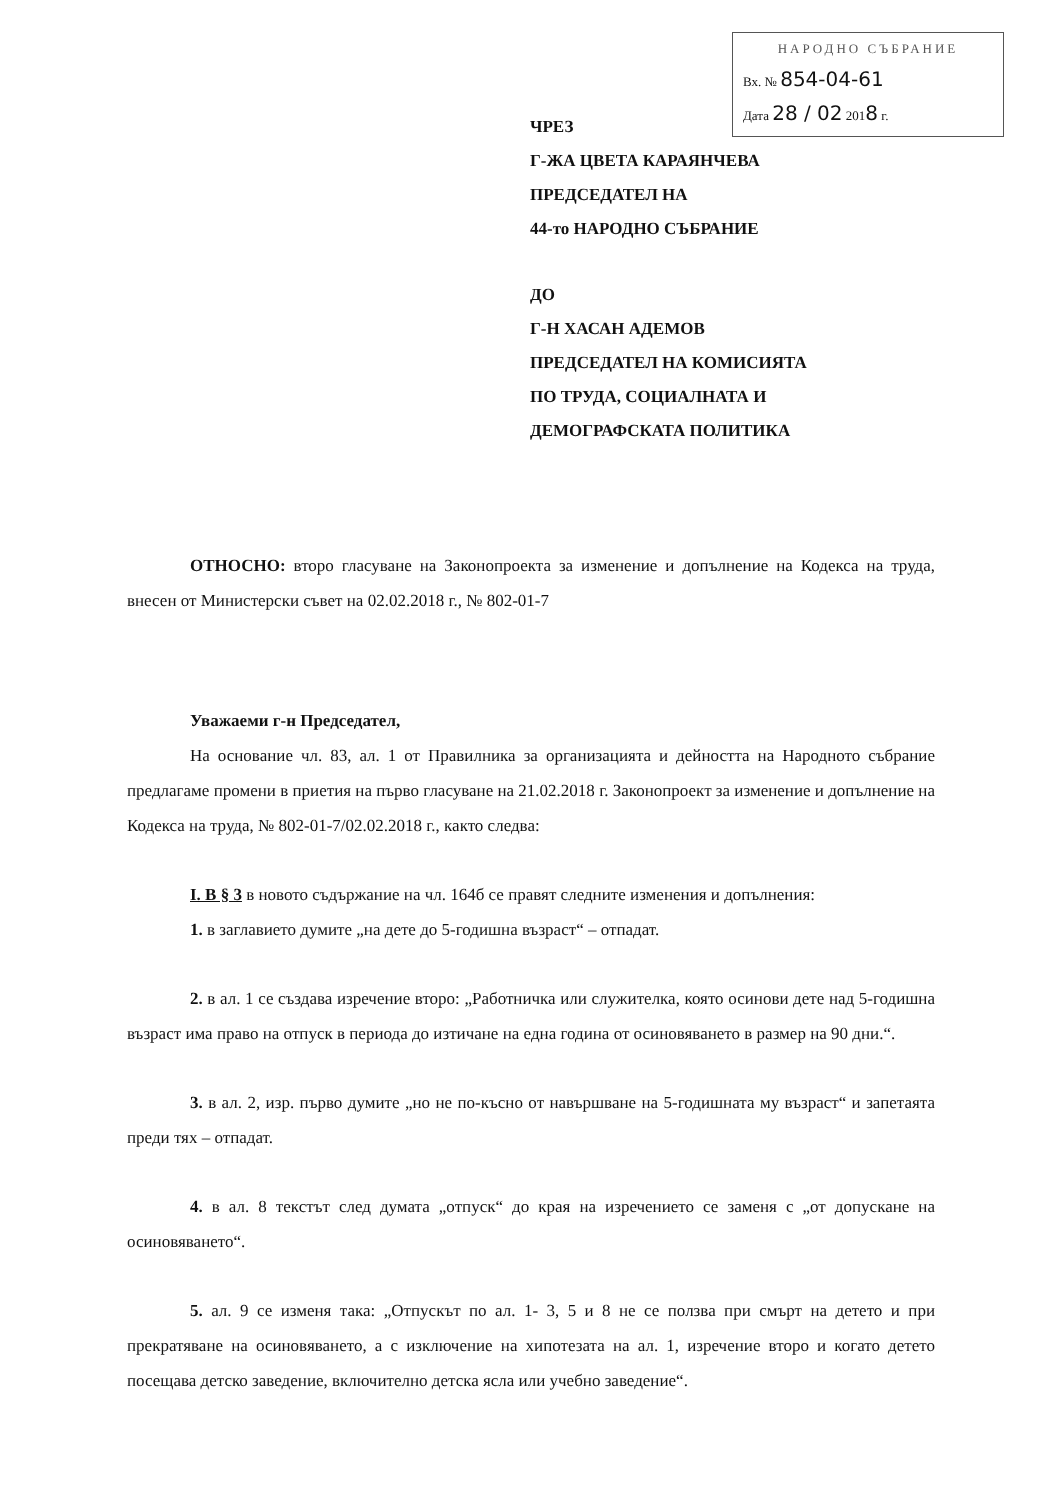НАРОДНО СЪБРАНИЕ
Вх. № 854-04-61
Дата 28 / 02 2018 г.
ЧРЕЗ
Г-ЖА ЦВЕТА КАРАЯНЧЕВА
ПРЕДСЕДАТЕЛ НА
44-то НАРОДНО СЪБРАНИЕ
ДО
Г-Н ХАСАН АДЕМОВ
ПРЕДСЕДАТЕЛ НА КОМИСИЯТА
ПО ТРУДА, СОЦИАЛНАТА И
ДЕМОГРАФСКАТА ПОЛИТИКА
ОТНОСНО: второ гласуване на Законопроекта за изменение и допълнение на Кодекса на труда, внесен от Министерски съвет на 02.02.2018 г., № 802-01-7
Уважаеми г-н Председател,
На основание чл. 83, ал. 1 от Правилника за организацията и дейността на Народното събрание предлагаме промени в приетия на първо гласуване на 21.02.2018 г. Законопроект за изменение и допълнение на Кодекса на труда, № 802-01-7/02.02.2018 г., както следва:
I. В § 3 в новото съдържание на чл. 164б се правят следните изменения и допълнения:
1. в заглавието думите „на дете до 5-годишна възраст“ – отпадат.
2. в ал. 1 се създава изречение второ: „Работничка или служителка, която осинови дете над 5-годишна възраст има право на отпуск в периода до изтичане на една година от осиновяването в размер на 90 дни.“.
3. в ал. 2, изр. първо думите „но не по-късно от навършване на 5-годишната му възраст“ и запетаята преди тях – отпадат.
4. в ал. 8 текстът след думата „отпуск“ до края на изречението се заменя с „от допускане на осиновяването“.
5. ал. 9 се изменя така: „Отпускът по ал. 1- 3, 5 и 8 не се ползва при смърт на детето и при прекратяване на осиновяването, а с изключение на хипотезата на ал. 1, изречение второ и когато детето посещава детско заведение, включително детска ясла или учебно заведение“.